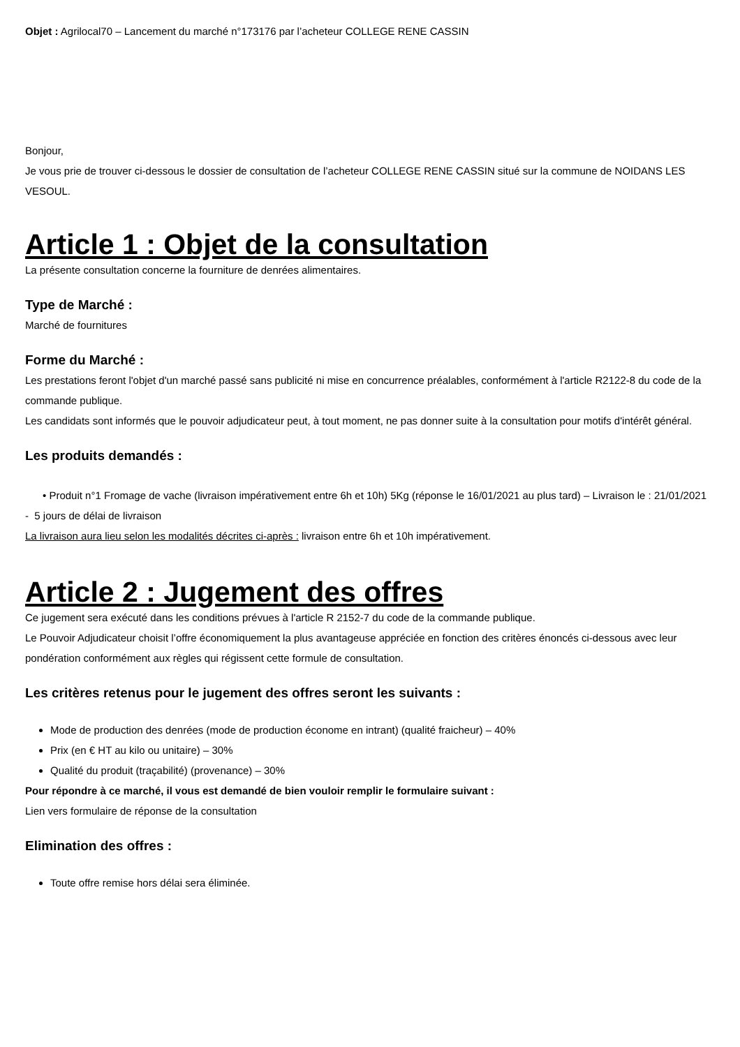Objet : Agrilocal70 – Lancement du marché n°173176 par l’acheteur COLLEGE RENE CASSIN
Bonjour,
Je vous prie de trouver ci-dessous le dossier de consultation de l’acheteur COLLEGE RENE CASSIN situé sur la commune de NOIDANS LES VESOUL.
Article 1 : Objet de la consultation
La présente consultation concerne la fourniture de denrées alimentaires.
Type de Marché :
Marché de fournitures
Forme du Marché :
Les prestations feront l'objet d'un marché passé sans publicité ni mise en concurrence préalables, conformément à l'article R2122-8 du code de la commande publique.
Les candidats sont informés que le pouvoir adjudicateur peut, à tout moment, ne pas donner suite à la consultation pour motifs d'intérêt général.
Les produits demandés :
• Produit n°1 Fromage de vache (livraison impérativement entre 6h et 10h) 5Kg (réponse le 16/01/2021 au plus tard) – Livraison le : 21/01/2021 - 5 jours de délai de livraison
La livraison aura lieu selon les modalités décrites ci-après : livraison entre 6h et 10h impérativement.
Article 2 : Jugement des offres
Ce jugement sera exécuté dans les conditions prévues à l'article R 2152-7 du code de la commande publique.
Le Pouvoir Adjudicateur choisit l’offre économiquement la plus avantageuse appréciée en fonction des critères énoncés ci-dessous avec leur pondération conformément aux règles qui régissent cette formule de consultation.
Les critères retenus pour le jugement des offres seront les suivants :
Mode de production des denrées (mode de production économe en intrant) (qualité fraicheur) – 40%
Prix (en € HT au kilo ou unitaire) – 30%
Qualité du produit (traçabilité) (provenance) – 30%
Pour répondre à ce marché, il vous est demandé de bien vouloir remplir le formulaire suivant :
Lien vers formulaire de réponse de la consultation
Elimination des offres :
Toute offre remise hors délai sera éliminée.